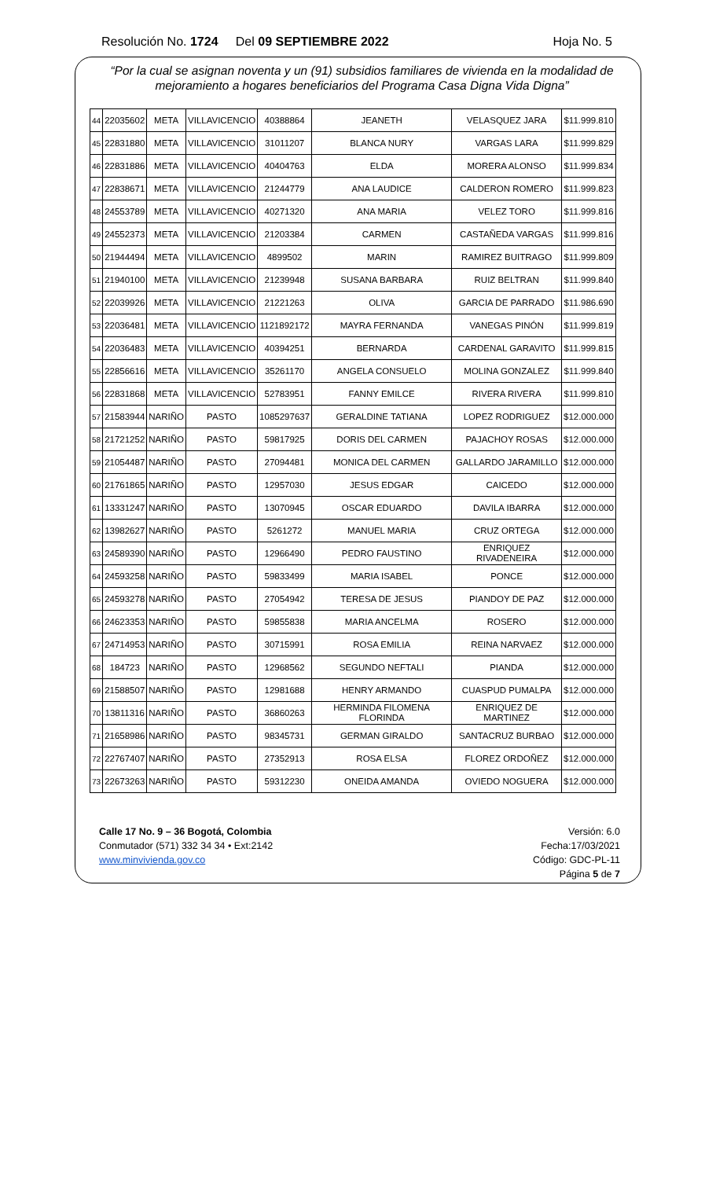Resolución No. 1724 Del 09 SEPTIEMBRE 2022
Hoja No. 5
“Por la cual se asignan noventa y un (91) subsidios familiares de vivienda en la modalidad de mejoramiento a hogares beneficiarios del Programa Casa Digna Vida Digna”
| 44 | 22035602 | META | VILLAVICENCIO | 40388864 | JEANETH | VELASQUEZ JARA | $11.999.810 |
| 45 | 22831880 | META | VILLAVICENCIO | 31011207 | BLANCA NURY | VARGAS LARA | $11.999.829 |
| 46 | 22831886 | META | VILLAVICENCIO | 40404763 | ELDA | MORERA ALONSO | $11.999.834 |
| 47 | 22838671 | META | VILLAVICENCIO | 21244779 | ANA LAUDICE | CALDERON ROMERO | $11.999.823 |
| 48 | 24553789 | META | VILLAVICENCIO | 40271320 | ANA MARIA | VELEZ TORO | $11.999.816 |
| 49 | 24552373 | META | VILLAVICENCIO | 21203384 | CARMEN | CASTAÑEDA VARGAS | $11.999.816 |
| 50 | 21944494 | META | VILLAVICENCIO | 4899502 | MARIN | RAMIREZ BUITRAGO | $11.999.809 |
| 51 | 21940100 | META | VILLAVICENCIO | 21239948 | SUSANA BARBARA | RUIZ BELTRAN | $11.999.840 |
| 52 | 22039926 | META | VILLAVICENCIO | 21221263 | OLIVA | GARCIA DE PARRADO | $11.986.690 |
| 53 | 22036481 | META | VILLAVICENCIO | 1121892172 | MAYRA FERNANDA | VANEGAS PINÓN | $11.999.819 |
| 54 | 22036483 | META | VILLAVICENCIO | 40394251 | BERNARDA | CARDENAL GARAVITO | $11.999.815 |
| 55 | 22856616 | META | VILLAVICENCIO | 35261170 | ANGELA CONSUELO | MOLINA GONZALEZ | $11.999.840 |
| 56 | 22831868 | META | VILLAVICENCIO | 52783951 | FANNY EMILCE | RIVERA RIVERA | $11.999.810 |
| 57 | 21583944 | NARIÑO | PASTO | 1085297637 | GERALDINE TATIANA | LOPEZ RODRIGUEZ | $12.000.000 |
| 58 | 21721252 | NARIÑO | PASTO | 59817925 | DORIS DEL CARMEN | PAJACHOY ROSAS | $12.000.000 |
| 59 | 21054487 | NARIÑO | PASTO | 27094481 | MONICA DEL CARMEN | GALLARDO JARAMILLO | $12.000.000 |
| 60 | 21761865 | NARIÑO | PASTO | 12957030 | JESUS EDGAR | CAICEDO | $12.000.000 |
| 61 | 13331247 | NARIÑO | PASTO | 13070945 | OSCAR EDUARDO | DAVILA IBARRA | $12.000.000 |
| 62 | 13982627 | NARIÑO | PASTO | 5261272 | MANUEL MARIA | CRUZ ORTEGA | $12.000.000 |
| 63 | 24589390 | NARIÑO | PASTO | 12966490 | PEDRO FAUSTINO | ENRIQUEZ RIVADENEIRA | $12.000.000 |
| 64 | 24593258 | NARIÑO | PASTO | 59833499 | MARIA ISABEL | PONCE | $12.000.000 |
| 65 | 24593278 | NARIÑO | PASTO | 27054942 | TERESA DE JESUS | PIANDOY DE PAZ | $12.000.000 |
| 66 | 24623353 | NARIÑO | PASTO | 59855838 | MARIA ANCELMA | ROSERO | $12.000.000 |
| 67 | 24714953 | NARIÑO | PASTO | 30715991 | ROSA EMILIA | REINA NARVAEZ | $12.000.000 |
| 68 | 184723 | NARIÑO | PASTO | 12968562 | SEGUNDO NEFTALI | PIANDA | $12.000.000 |
| 69 | 21588507 | NARIÑO | PASTO | 12981688 | HENRY ARMANDO | CUASPUD PUMALPA | $12.000.000 |
| 70 | 13811316 | NARIÑO | PASTO | 36860263 | HERMINDA FILOMENA FLORINDA | ENRIQUEZ DE MARTINEZ | $12.000.000 |
| 71 | 21658986 | NARIÑO | PASTO | 98345731 | GERMAN GIRALDO | SANTACRUZ BURBAO | $12.000.000 |
| 72 | 22767407 | NARIÑO | PASTO | 27352913 | ROSA ELSA | FLOREZ ORDOÑEZ | $12.000.000 |
| 73 | 22673263 | NARIÑO | PASTO | 59312230 | ONEIDA AMANDA | OVIEDO NOGUERA | $12.000.000 |
Calle 17 No. 9 – 36 Bogotá, Colombia
Conmutador (571) 332 34 34 • Ext:2142
www.minvivienda.gov.co
Versión: 6.0
Fecha:17/03/2021
Código: GDC-PL-11
Página 5 de 7